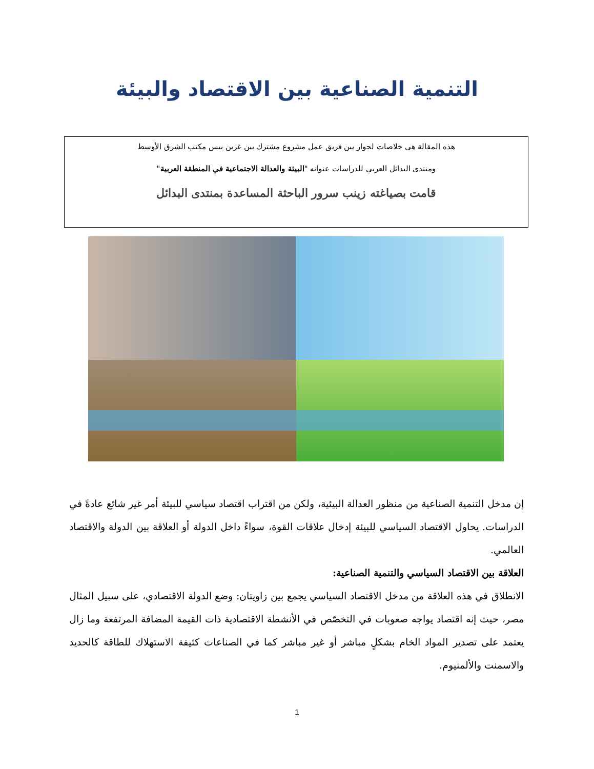التنمية الصناعية بين الاقتصاد والبيئة
هذه المقالة هي خلاصات لحوار بين فريق عمل مشروع مشترك بين غرين بيس مكتب الشرق الأوسط
ومنتدى البدائل العربي للدراسات عنوانه "البيئة والعدالة الاجتماعية في المنطقة العربية"
قامت بصياغته زينب سرور الباحثة المساعدة بمنتدى البدائل
إن مدخل التنمية الصناعية من منظور العدالة البيئية، ولكن من اقتراب اقتصاد سياسي للبيئة أمر غير شائع عادةً في الدراسات. يحاول الاقتصاد السياسي للبيئة إدخال علاقات القوة، سواءً داخل الدولة أو العلاقة بين الدولة والاقتصاد العالمي.
العلاقة بين الاقتصاد السياسي والتنمية الصناعية:
الانطلاق في هذه العلاقة من مدخل الاقتصاد السياسي يجمع بين زاويتان: وضع الدولة الاقتصادي، على سبيل المثال مصر، حيث إنه اقتصاد يواجه صعوبات في التخصّص في الأنشطة الاقتصادية ذات القيمة المضافة المرتفعة وما زال يعتمد على تصدير المواد الخام بشكلٍ مباشر أو غير مباشر كما في الصناعات كثيفة الاستهلاك للطاقة كالحديد والاسمنت والألمنيوم.
1